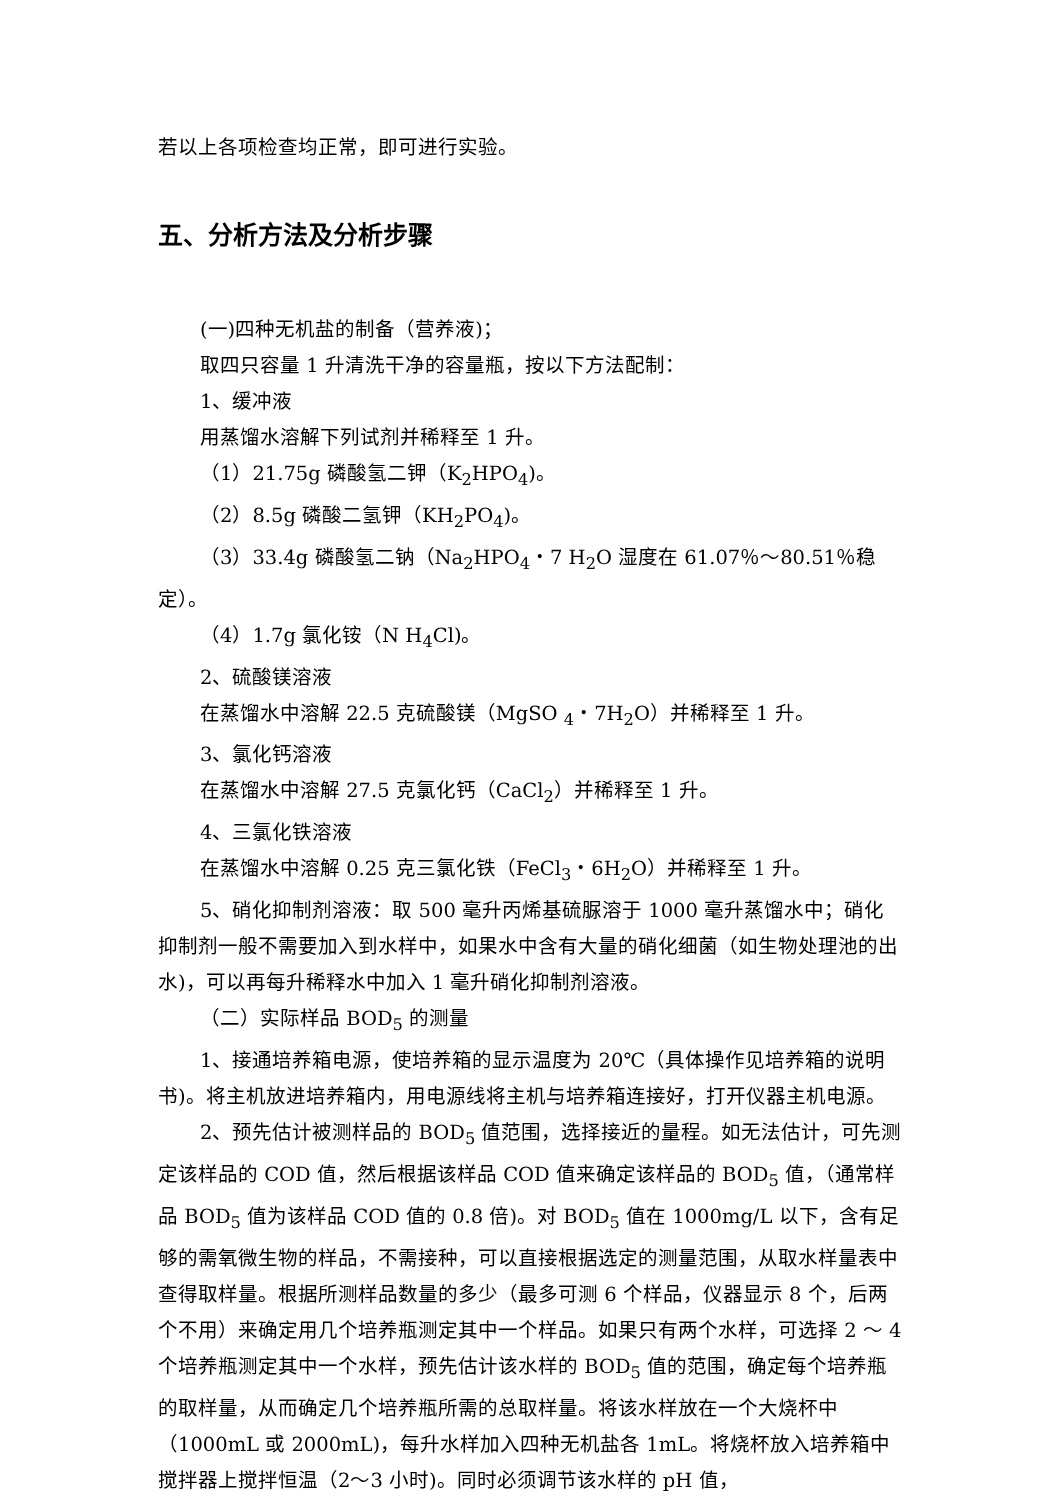若以上各项检查均正常，即可进行实验。
五、分析方法及分析步骤
(一)四种无机盐的制备（营养液)；
取四只容量 1 升清洗干净的容量瓶，按以下方法配制：
1、缓冲液
用蒸馏水溶解下列试剂并稀释至 1 升。
（1）21.75g 磷酸氢二钾（K<sub>2</sub>HPO<sub>4</sub>)。
（2）8.5g 磷酸二氢钾（KH<sub>2</sub>PO<sub>4</sub>)。
（3）33.4g 磷酸氢二钠（Na<sub>2</sub>HPO<sub>4</sub>・7 H<sub>2</sub>O 湿度在 61.07％～80.51％稳定）。
（4）1.7g 氯化铵（N H<sub>4</sub>Cl)。
2、硫酸镁溶液
在蒸馏水中溶解 22.5 克硫酸镁（MgSO <sub>4</sub>・7H<sub>2</sub>O）并稀释至 1 升。
3、氯化钙溶液
在蒸馏水中溶解 27.5 克氯化钙（CaCl<sub>2</sub>）并稀释至 1 升。
4、三氯化铁溶液
在蒸馏水中溶解 0.25 克三氯化铁（FeCl<sub>3</sub>・6H<sub>2</sub>O）并稀释至 1 升。
5、硝化抑制剂溶液：取 500 毫升丙烯基硫脲溶于 1000 毫升蒸馏水中；硝化抑制剂一般不需要加入到水样中，如果水中含有大量的硝化细菌（如生物处理池的出水)，可以再每升稀释水中加入 1 毫升硝化抑制剂溶液。
（二）实际样品 BOD<sub>5</sub> 的测量
1、接通培养箱电源，使培养箱的显示温度为 20℃（具体操作见培养箱的说明书)。将主机放进培养箱内，用电源线将主机与培养箱连接好，打开仪器主机电源。
2、预先估计被测样品的 BOD<sub>5</sub> 值范围，选择接近的量程。如无法估计，可先测定该样品的 COD 值，然后根据该样品 COD 值来确定该样品的 BOD<sub>5</sub> 值，（通常样品 BOD<sub>5</sub> 值为该样品 COD 值的 0.8 倍)。对 BOD<sub>5</sub> 值在 1000mg/L 以下，含有足够的需氧微生物的样品，不需接种，可以直接根据选定的测量范围，从取水样量表中查得取样量。根据所测样品数量的多少（最多可测 6 个样品，仪器显示 8 个，后两个不用）来确定用几个培养瓶测定其中一个样品。如果只有两个水样，可选择 2 ～ 4 个培养瓶测定其中一个水样，预先估计该水样的 BOD<sub>5</sub> 值的范围，确定每个培养瓶的取样量，从而确定几个培养瓶所需的总取样量。将该水样放在一个大烧杯中（1000mL 或 2000mL)，每升水样加入四种无机盐各 1mL。将烧杯放入培养箱中搅拌器上搅拌恒温（2～3 小时)。同时必须调节该水样的 pH 值，